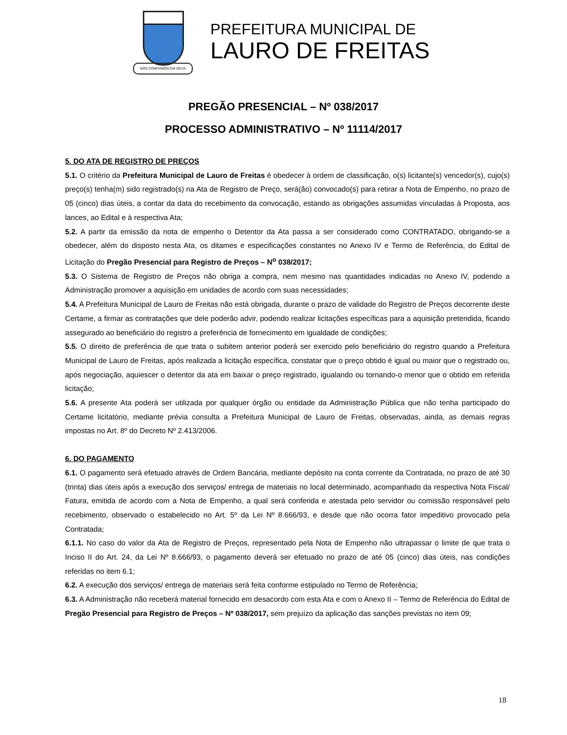NÓS CONFIAMOS EM DEUS
PREFEITURA MUNICIPAL DE
LAURO DE FREITAS
PREGÃO PRESENCIAL – Nº 038/2017
PROCESSO ADMINISTRATIVO – Nº 11114/2017
5. DO ATA DE REGISTRO DE PREÇOS
5.1. O critério da Prefeitura Municipal de Lauro de Freitas é obedecer à ordem de classificação, o(s) licitante(s) vencedor(s), cujo(s) preço(s) tenha(m) sido registrado(s) na Ata de Registro de Preço, será(ão) convocado(s) para retirar a Nota de Empenho, no prazo de 05 (cinco) dias úteis, a contar da data do recebimento da convocação, estando as obrigações assumidas vinculadas à Proposta, aos lances, ao Edital e à respectiva Ata;
5.2. A partir da emissão da nota de empenho o Detentor da Ata passa a ser considerado como CONTRATADO, obrigando-se a obedecer, além do disposto nesta Ata, os ditames e especificações constantes no Anexo IV e Termo de Referência, do Edital de Licitação do Pregão Presencial para Registro de Preços – N<sup>o</sup> 038/2017;
5.3. O Sistema de Registro de Preços não obriga a compra, nem mesmo nas quantidades indicadas no Anexo IV, podendo a Administração promover a aquisição em unidades de acordo com suas necessidades;
5.4. A Prefeitura Municipal de Lauro de Freitas não está obrigada, durante o prazo de validade do Registro de Preços decorrente deste Certame, a firmar as contratações que dele poderão advir, podendo realizar licitações específicas para a aquisição pretendida, ficando assegurado ao beneficiário do registro a preferência de fornecimento em igualdade de condições;
5.5. O direito de preferência de que trata o subitem anterior poderá ser exercido pelo beneficiário do registro quando a Prefeitura Municipal de Lauro de Freitas, após realizada a licitação específica, constatar que o preço obtido é igual ou maior que o registrado ou, após negociação, aquiescer o detentor da ata em baixar o preço registrado, igualando ou tornando-o menor que o obtido em referida licitação;
5.6. A presente Ata poderá ser utilizada por qualquer órgão ou entidade da Administração Pública que não tenha participado do Certame licitatório, mediante prévia consulta a Prefeitura Municipal de Lauro de Freitas, observadas, ainda, as demais regras impostas no Art. 8º do Decreto Nº 2.413/2006.
6. DO PAGAMENTO
6.1. O pagamento será efetuado através de Ordem Bancária, mediante depósito na conta corrente da Contratada, no prazo de até 30 (trinta) dias úteis após a execução dos serviços/ entrega de materiais no local determinado, acompanhado da respectiva Nota Fiscal/ Fatura, emitida de acordo com a Nota de Empenho, a qual será conferida e atestada pelo servidor ou comissão responsável pelo recebimento, observado o estabelecido no Art. 5º da Lei Nº 8.666/93, e desde que não ocorra fator impeditivo provocado pela Contratada;
6.1.1. No caso do valor da Ata de Registro de Preços, representado pela Nota de Empenho não ultrapassar o limite de que trata o Inciso II do Art. 24, da Lei Nº 8.666/93, o pagamento deverá ser efetuado no prazo de até 05 (cinco) dias úteis, nas condições referidas no item 6.1;
6.2. A execução dos serviços/ entrega de materiais será feita conforme estipulado no Termo de Referência;
6.3. A Administração não receberá material fornecido em desacordo com esta Ata e com o Anexo II – Termo de Referência do Edital de Pregão Presencial para Registro de Preços – Nº 038/2017, sem prejuízo da aplicação das sanções previstas no item 09;
18